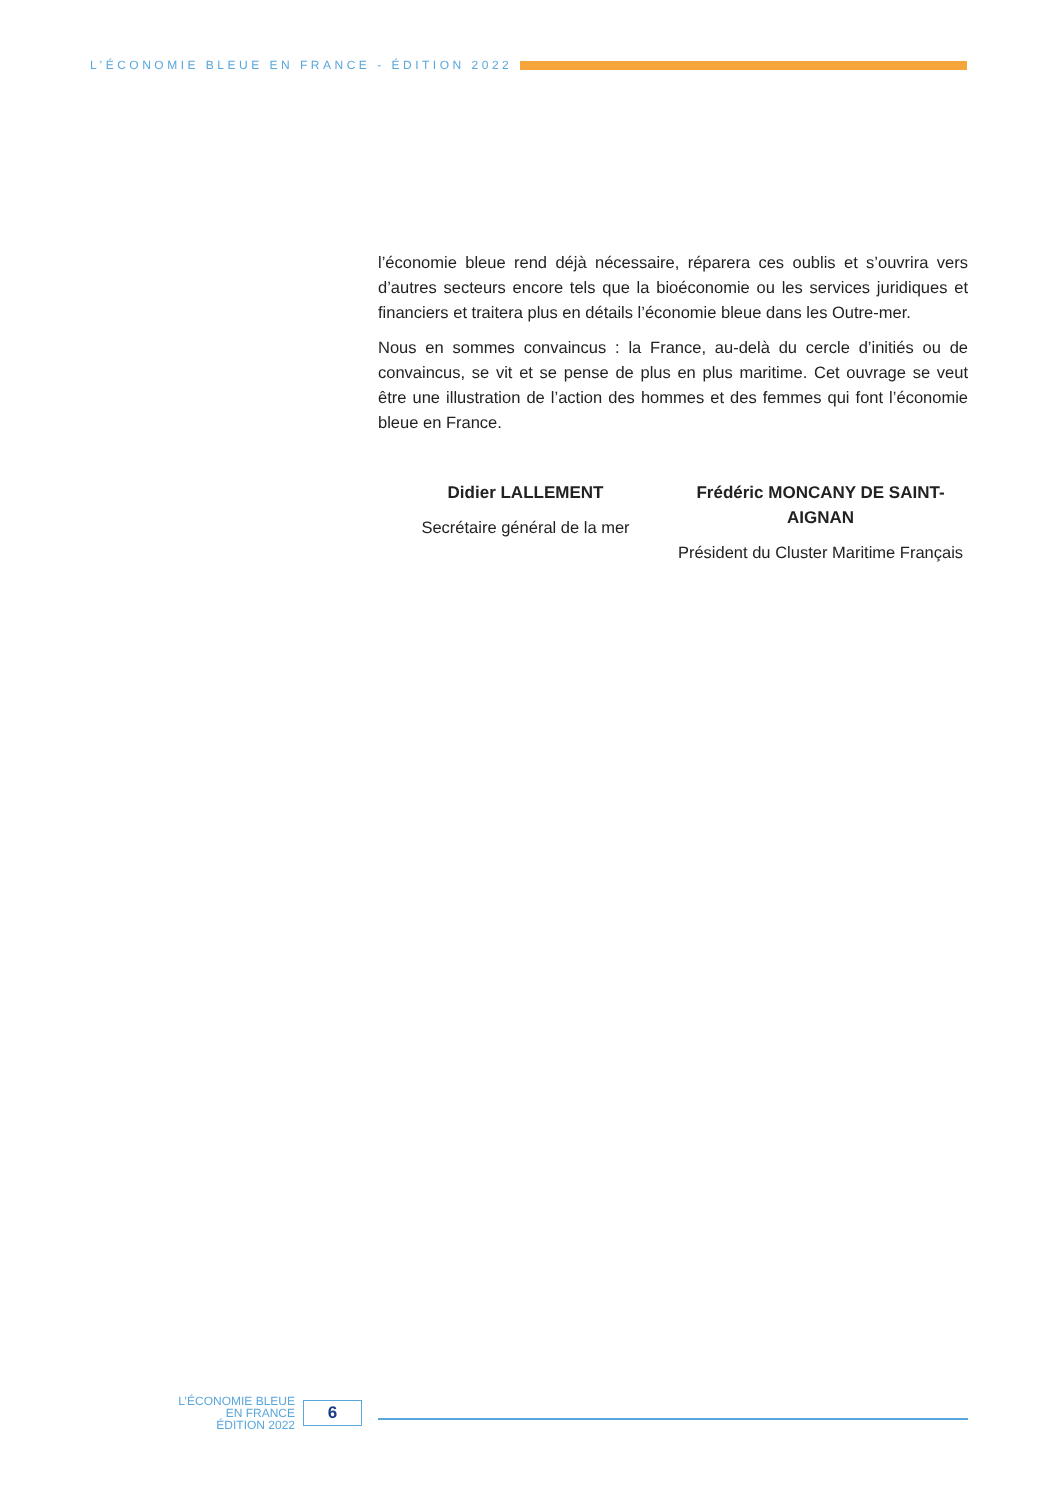L’ÉCONOMIE BLEUE EN FRANCE - ÉDITION 2022
l’économie bleue rend déjà nécessaire, réparera ces oublis et s’ouvrira vers d’autres secteurs encore tels que la bioéconomie ou les services juridiques et financiers et traitera plus en détails l’économie bleue dans les Outre-mer.
Nous en sommes convaincus : la France, au-delà du cercle d’initiés ou de convaincus, se vit et se pense de plus en plus maritime. Cet ouvrage se veut être une illustration de l’action des hommes et des femmes qui font l’économie bleue en France.
Didier LALLEMENT
Secrétaire général de la mer
Frédéric MONCANY DE SAINT-AIGNAN
Président du Cluster Maritime Français
L’ÉCONOMIE BLEUE
EN FRANCE
ÉDITION 2022
6